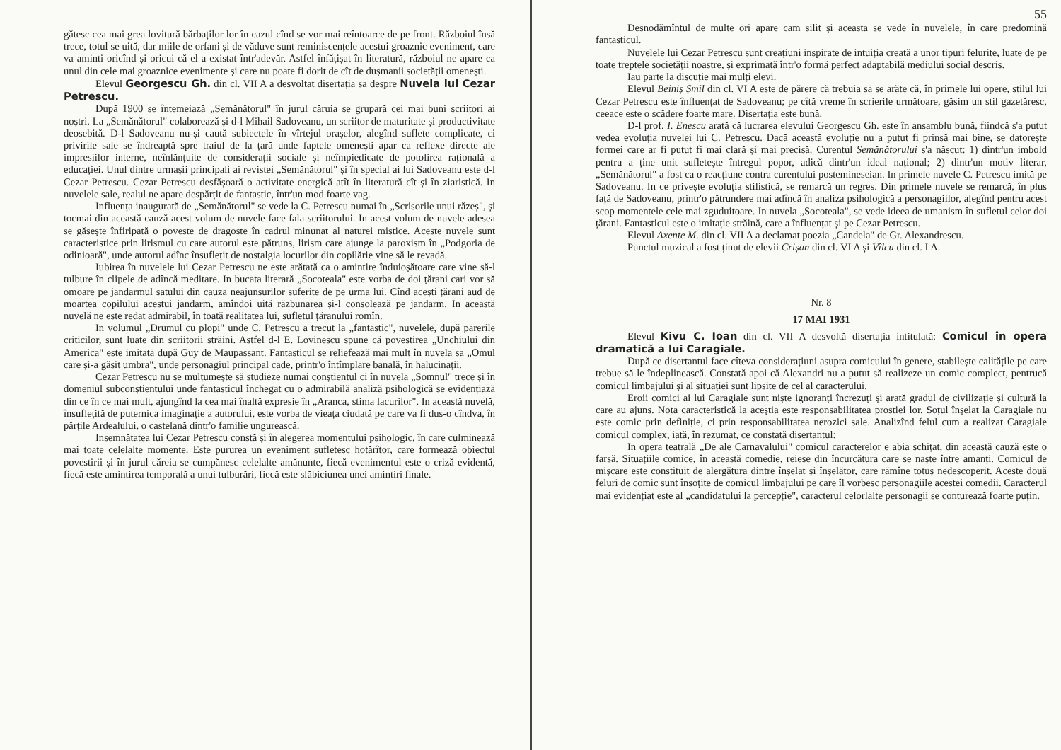gătesc cea mai grea lovitură bărbaților lor în cazul cînd se vor mai reîntoarce de pe front. Războiul însă trece, totul se uită, dar miile de orfani și de văduve sunt reminiscențele acestui groaznic eveniment, care va aminti oricînd și oricui că el a existat într'adevăr. Astfel înfățișat în literatură, războiul ne apare ca unul din cele mai groaznice evenimente și care nu poate fi dorit de cît de dușmanii societății omenești.
Elevul Georgescu Gh. din cl. VII A a desvoltat disertația sa despre Nuvela lui Cezar Petrescu.
După 1900 se întemeiază „Semănătorul" în jurul căruia se grupară cei mai buni scriitori ai noștri. La „Semănătorul" colaborează și d-l Mihail Sadoveanu, un scriitor de maturitate și productivitate deosebită. D-l Sadoveanu nu-și caută subiectele în vîrtejul orașelor, alegînd suflete complicate, ci privirile sale se îndreaptă spre traiul de la țară unde faptele omenești apar ca reflexe directe ale impresiilor interne, neînlănțuite de considerații sociale și neîmpiedicate de potolirea rațională a educației. Unul dintre urmașii principali ai revistei „Semănătorul" și în special ai lui Sadoveanu este d-l Cezar Petrescu. Cezar Petrescu desfășoară o activitate energică atît în literatură cît și în ziaristică. In nuvelele sale, realul ne apare despărțit de fantastic, într'un mod foarte vag.
Influența inaugurată de „Semănătorul" se vede la C. Petrescu numai în „Scrisorile unui răzeș", și tocmai din această cauză acest volum de nuvele face fala scriitorului. In acest volum de nuvele adesea se găsește înfiripată o poveste de dragoste în cadrul minunat al naturei mistice. Aceste nuvele sunt caracteristice prin lirismul cu care autorul este pătruns, lirism care ajunge la paroxism în „Podgoria de odinioară", unde autorul adînc însuflețit de nostalgia locurilor din copilărie vine să le revadă.
Iubirea în nuvelele lui Cezar Petrescu ne este arătată ca o amintire înduioșătoare care vine să-l tulbure în clipele de adîncă meditare. In bucata literară „Socoteala" este vorba de doi țărani cari vor să omoare pe jandarmul satului din cauza neajunsurilor suferite de pe urma lui. Cînd acești țărani aud de moartea copilului acestui jandarm, amîndoi uită răzbunarea și-l consolează pe jandarm. In această nuvelă ne este redat admirabil, în toată realitatea lui, sufletul țăranului romîn.
In volumul „Drumul cu plopi" unde C. Petrescu a trecut la „fantastic", nuvelele, după părerile criticilor, sunt luate din scriitorii străini. Astfel d-l E. Lovinescu spune că povestirea „Unchiului din America" este imitată după Guy de Maupassant. Fantasticul se reliefează mai mult în nuvela sa „Omul care și-a găsit umbra", unde personagiul principal cade, printr'o întîmplare banală, în halucinații.
Cezar Petrescu nu se mulțumește să studieze numai conștientul ci în nuvela „Somnul" trece și în domeniul subconștientului unde fantasticul închegat cu o admirabilă analiză psihologică se evidențiază din ce în ce mai mult, ajungînd la cea mai înaltă expresie în „Aranca, stima lacurilor". In această nuvelă, însuflețită de puternica imaginație a autorului, este vorba de vieața ciudată pe care va fi dus-o cîndva, în părțile Ardealului, o castelană dintr'o familie ungurească.
Insemnătatea lui Cezar Petrescu constă și în alegerea momentului psihologic, în care culminează mai toate celelalte momente. Este pururea un eveniment sufletesc hotărîtor, care formează obiectul povestirii și în jurul căreia se cumpănesc celelalte amănunte, fiecă evenimentul este o criză evidentă, fiecă este amintirea temporală a unui tulburări, fiecă este slăbiciunea unei amintiri finale.
55
Desnodămîntul de multe ori apare cam silit și aceasta se vede în nuvelele, în care predomină fantasticul.
Nuvelele lui Cezar Petrescu sunt creațiuni inspirate de intuiția creată a unor tipuri felurite, luate de pe toate treptele societății noastre, și exprimată într'o formă perfect adaptabilă mediului social descris.
Iau parte la discuție mai mulți elevi.
Elevul Beiniș Șmil din cl. VI A este de părere că trebuia să se arăte că, în primele lui opere, stilul lui Cezar Petrescu este înfluențat de Sadoveanu; pe cîtă vreme în scrierile următoare, găsim un stil gazetăresc, ceeace este o scădere foarte mare. Disertația este bună.
D-l prof. I. Enescu arată că lucrarea elevului Georgescu Gh. este în ansamblu bună, fiindcă s'a putut vedea evoluția nuvelei lui C. Petrescu. Dacă această evoluție nu a putut fi prinsă mai bine, se datorește formei care ar fi putut fi mai clară și mai precisă. Curentul Semănătorului s'a născut: 1) dintr'un imbold pentru a ține unit sufletește întregul popor, adică dintr'un ideal național; 2) dintr'un motiv literar, „Semănătorul" a fost ca o reacțiune contra curentului postemineseian. In primele nuvele C. Petrescu imită pe Sadoveanu. In ce privește evoluția stilistică, se remarcă un regres. Din primele nuvele se remarcă, în plus față de Sadoveanu, printr'o pătrundere mai adîncă în analiza psihologică a personagiilor, alegînd pentru acest scop momentele cele mai zguduitoare. In nuvela „Socoteala", se vede ideea de umanism în sufletul celor doi țărani. Fantasticul este o imitație străină, care a înfluențat și pe Cezar Petrescu.
Elevul Axente M. din cl. VII A a declamat poezia „Candela" de Gr. Alexandrescu.
Punctul muzical a fost ținut de elevii Crișan din cl. VI A și Vîlcu din cl. I A.
Nr. 8
17 MAI 1931
Elevul Kivu C. Ioan din cl. VII A desvoltă disertația intitulată: Comicul în opera dramatică a lui Caragiale.
După ce disertantul face cîteva considerațiuni asupra comicului în genere, stabilește calitățile pe care trebue să le îndeplinească. Constată apoi că Alexandri nu a putut să realizeze un comic complect, pentrucă comicul limbajului și al situației sunt lipsite de cel al caracterului.
Eroii comici ai lui Caragiale sunt niște ignoranți încrezuți și arată gradul de civilizație și cultură la care au ajuns. Nota caracteristică la aceștia este responsabilitatea prostiei lor. Soțul înșelat la Caragiale nu este comic prin definiție, ci prin responsabilitatea nerozici sale. Analizînd felul cum a realizat Caragiale comicul complex, iată, în rezumat, ce constată disertantul:
In opera teatrală „De ale Carnavalului" comicul caracterelor e abia schițat, din această cauză este o farsă. Situațiile comice, în această comedie, reiese din încurcătura care se naște între amanți. Comicul de mișcare este constituit de alergătura dintre înșelat și înșelător, care rămîne totuș nedescoperit. Aceste două feluri de comic sunt însoțite de comicul limbajului pe care îl vorbesc personagiile acestei comedii. Caracterul mai evidențiat este al „candidatului la percepție", caracterul celorlalte personagii se conturează foarte puțin.